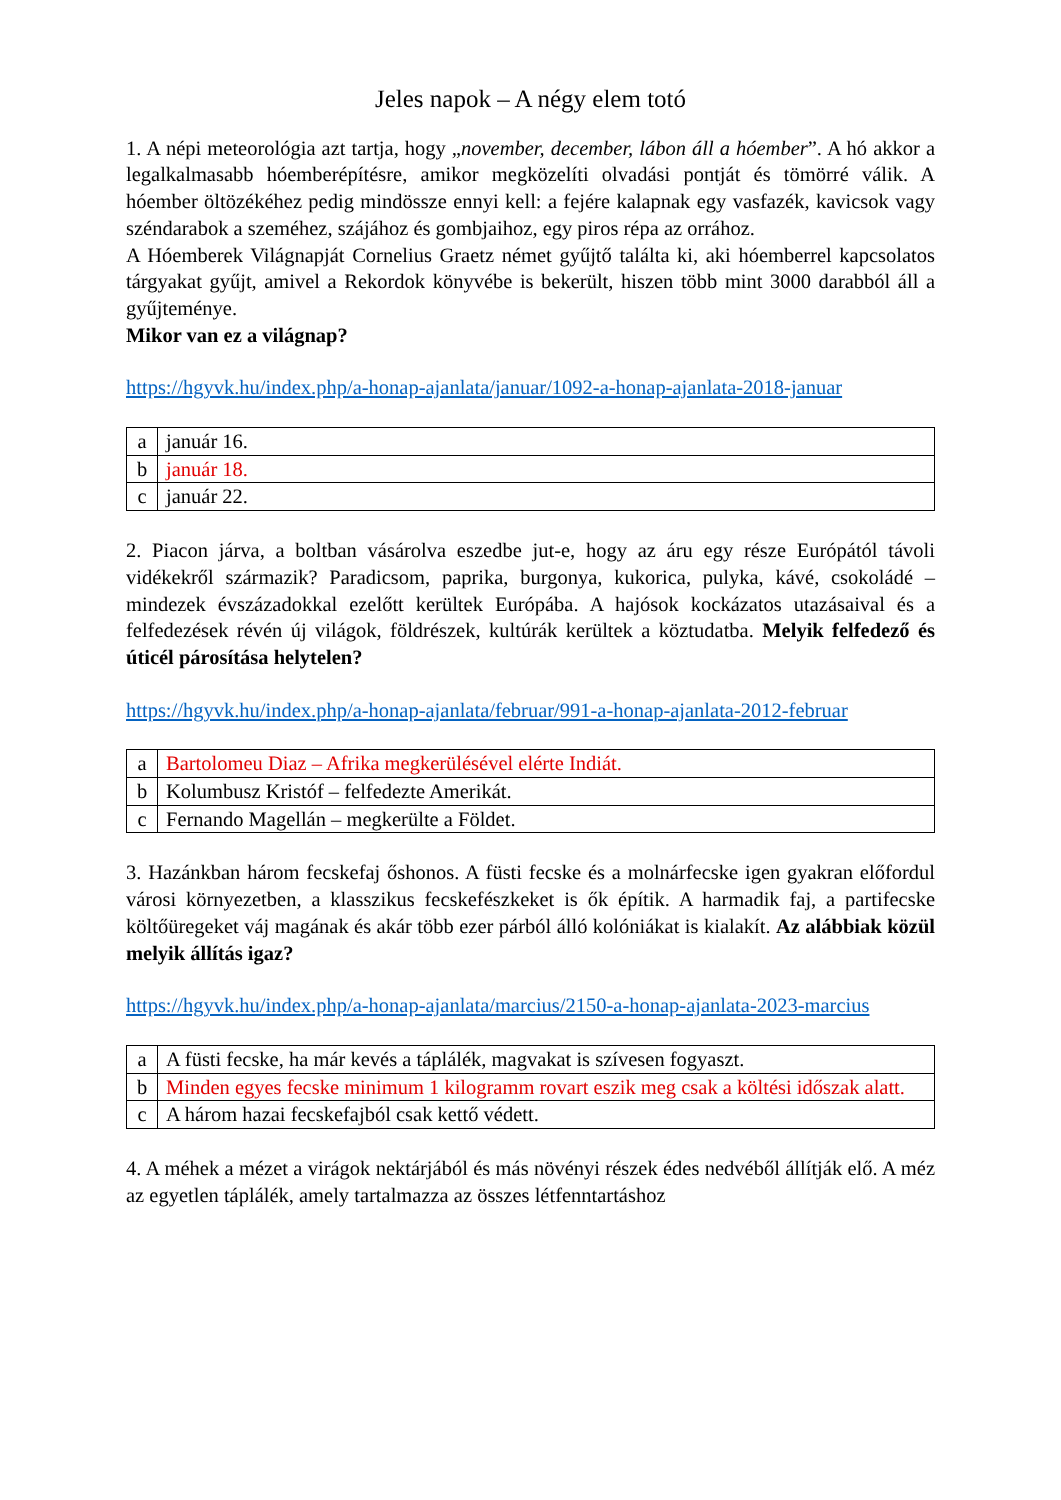Jeles napok – A négy elem totó
1. A népi meteorológia azt tartja, hogy „november, december, lábon áll a hóember”. A hó akkor a legalkalmasabb hóemberépítésre, amikor megközelíti olvadási pontját és tömörré válik. A hóember öltözékéhez pedig mindössze ennyi kell: a fejére kalapnak egy vasfazék, kavicsok vagy széndarabok a szeméhez, szájához és gombjaihoz, egy piros répa az orrához.
A Hóemberek Világnapját Cornelius Graetz német gyűjtő találta ki, aki hóemberrel kapcsolatos tárgyakat gyűjt, amivel a Rekordok könyvébe is bekerült, hiszen több mint 3000 darabból áll a gyűjteménye.
Mikor van ez a világnap?
https://hgyvk.hu/index.php/a-honap-ajanlata/januar/1092-a-honap-ajanlata-2018-januar
| a | január 16. |
| b | január 18. |
| c | január 22. |
2. Piacon járva, a boltban vásárolva eszedbe jut-e, hogy az áru egy része Európától távoli vidékekről származik? Paradicsom, paprika, burgonya, kukorica, pulyka, kávé, csokoládé – mindezek évszázadokkal ezelőtt kerültek Európába. A hajósok kockázatos utazásaival és a felfedezések révén új világok, földrészek, kultúrák kerültek a köztudatba. Melyik felfedező és úticél párosítása helytelen?
https://hgyvk.hu/index.php/a-honap-ajanlata/februar/991-a-honap-ajanlata-2012-februar
| a | Bartolomeu Diaz – Afrika megkerülésével elérte Indiát. |
| b | Kolumbusz Kristóf – felfedezte Amerikát. |
| c | Fernando Magellán – megkerülte a Földet. |
3. Hazánkban három fecskefaj őshonos. A füsti fecske és a molnárfecske igen gyakran előfordul városi környezetben, a klasszikus fecskefészkeket is ők építik. A harmadik faj, a partifecske költőüregeket váj magának és akár több ezer párból álló kolóniákat is kialakít. Az alábbiak közül melyik állítás igaz?
https://hgyvk.hu/index.php/a-honap-ajanlata/marcius/2150-a-honap-ajanlata-2023-marcius
| a | A füsti fecske, ha már kevés a táplálék, magvakat is szívesen fogyaszt. |
| b | Minden egyes fecske minimum 1 kilogramm rovart eszik meg csak a költési időszak alatt. |
| c | A három hazai fecskefajból csak kettő védett. |
4. A méhek a mézet a virágok nektárjából és más növényi részek édes nedvéből állítják elő. A méz az egyetlen táplálék, amely tartalmazza az összes létfenntartáshoz